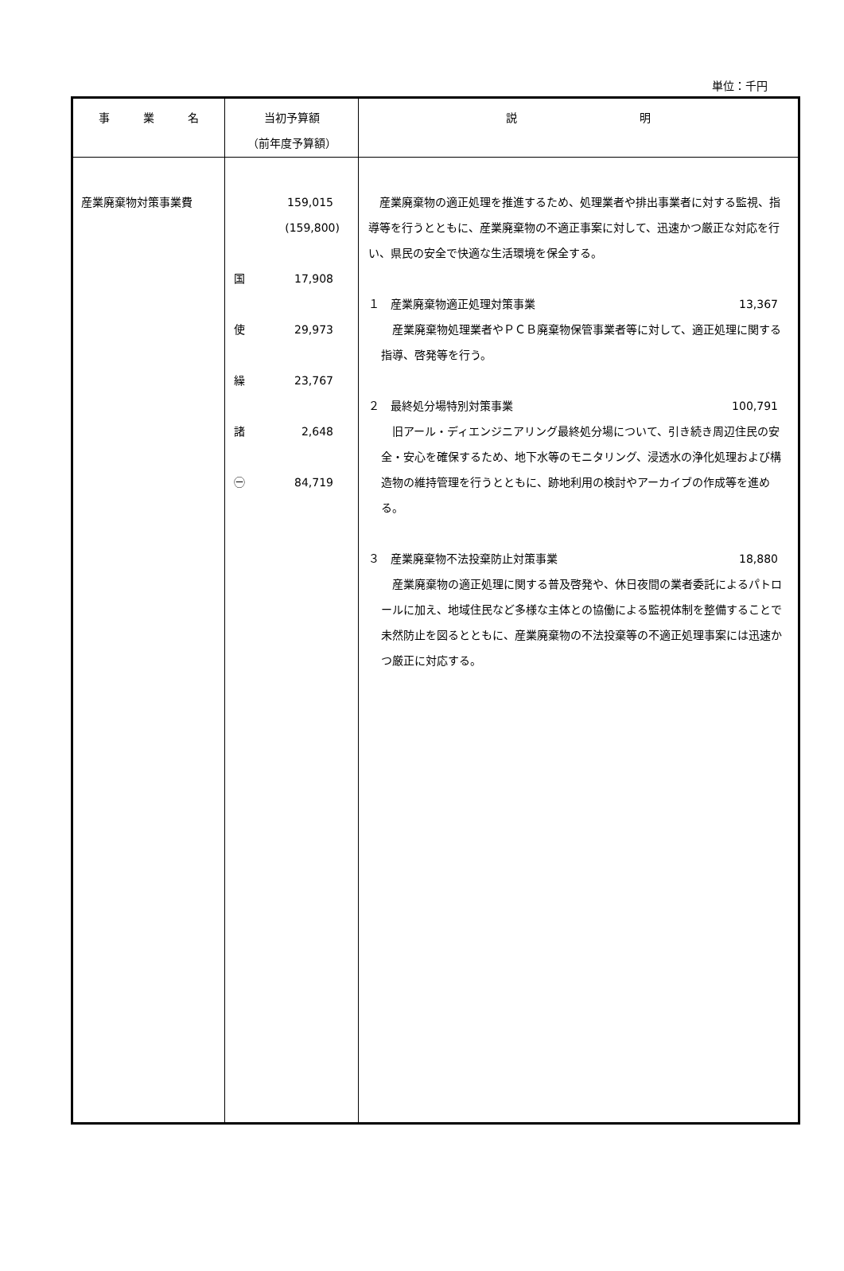単位：千円
| 事 業 名 | 当初予算額 （前年度予算額） | 説 明 |
| --- | --- | --- |
| 産業廃棄物対策事業費 | 159,015 (159,800) 国 17,908 使 29,973 繰 23,767 諸 2,648 ㊀ 84,719 | 産業廃棄物の適正処理を推進するため、処理業者や排出事業者に対する監視、指導等を行うとともに、産業廃棄物の不適正事案に対して、迅速かつ厳正な対応を行い、県民の安全で快適な生活環境を保全する。 １ 産業廃棄物適正処理対策事業 13,367 産業廃棄物処理業者やＰＣＢ廃棄物保管事業者等に対して、適正処理に関する指導、啓発等を行う。 ２ 最終処分場特別対策事業 100,791 旧アール・ディエンジニアリング最終処分場について、引き続き周辺住民の安全・安心を確保するため、地下水等のモニタリング、浸透水の浄化処理および構造物の維持管理を行うとともに、跡地利用の検討やアーカイブの作成等を進める。 ３ 産業廃棄物不法投棄防止対策事業 18,880 産業廃棄物の適正処理に関する普及啓発や、休日夜間の業者委託によるパトロールに加え、地域住民など多様な主体との協働による監視体制を整備することで未然防止を図るとともに、産業廃棄物の不法投棄等の不適正処理事案には迅速かつ厳正に対応する。 |